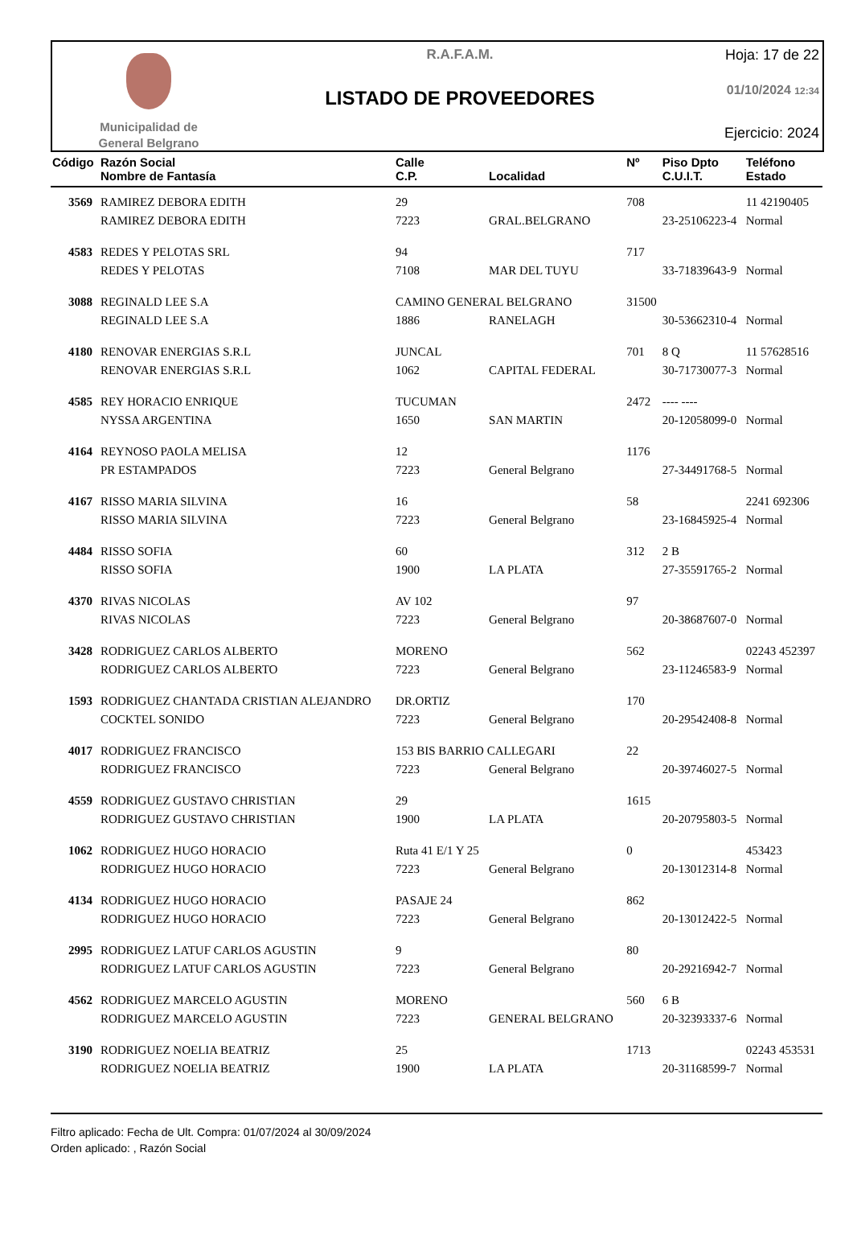Municipalidad de
General Belgrano
R.A.F.A.M.
LISTADO DE PROVEEDORES
Hoja: 17 de 22
01/10/2024 12:34
Ejercicio: 2024
| Código | Razón Social Nombre de Fantasía | Calle C.P. | Localidad | Nº | Piso Dpto C.U.I.T. | Teléfono Estado |
| --- | --- | --- | --- | --- | --- | --- |
| 3569 | RAMIREZ DEBORA EDITH | 29 | | 708 | | 11 42190405 |
| | RAMIREZ DEBORA EDITH | 7223 | GRAL.BELGRANO | | 23-25106223-4 | Normal |
| 4583 | REDES Y PELOTAS SRL | 94 | | 717 | | |
| | REDES Y PELOTAS | 7108 | MAR DEL TUYU | | 33-71839643-9 | Normal |
| 3088 | REGINALD LEE S.A | CAMINO GENERAL BELGRANO | | 31500 | | |
| | REGINALD LEE S.A | 1886 | RANELAGH | | 30-53662310-4 | Normal |
| 4180 | RENOVAR ENERGIAS S.R.L | JUNCAL | | 701 | 8 Q | 11 57628516 |
| | RENOVAR ENERGIAS S.R.L | 1062 | CAPITAL FEDERAL | | 30-71730077-3 | Normal |
| 4585 | REY HORACIO ENRIQUE | TUCUMAN | | 2472 | ---- ---- | |
| | NYSSA ARGENTINA | 1650 | SAN MARTIN | | 20-12058099-0 | Normal |
| 4164 | REYNOSO PAOLA MELISA | 12 | | 1176 | | |
| | PR ESTAMPADOS | 7223 | General Belgrano | | 27-34491768-5 | Normal |
| 4167 | RISSO MARIA SILVINA | 16 | | 58 | | 2241 692306 |
| | RISSO MARIA SILVINA | 7223 | General Belgrano | | 23-16845925-4 | Normal |
| 4484 | RISSO SOFIA | 60 | | 312 | 2 B | |
| | RISSO SOFIA | 1900 | LA PLATA | | 27-35591765-2 | Normal |
| 4370 | RIVAS NICOLAS | AV 102 | | 97 | | |
| | RIVAS NICOLAS | 7223 | General Belgrano | | 20-38687607-0 | Normal |
| 3428 | RODRIGUEZ CARLOS ALBERTO | MORENO | | 562 | | 02243 452397 |
| | RODRIGUEZ CARLOS ALBERTO | 7223 | General Belgrano | | 23-11246583-9 | Normal |
| 1593 | RODRIGUEZ CHANTADA CRISTIAN ALEJANDRO | DR.ORTIZ | | 170 | | |
| | COCKTEL SONIDO | 7223 | General Belgrano | | 20-29542408-8 | Normal |
| 4017 | RODRIGUEZ FRANCISCO | 153 BIS BARRIO CALLEGARI | | 22 | | |
| | RODRIGUEZ FRANCISCO | 7223 | General Belgrano | | 20-39746027-5 | Normal |
| 4559 | RODRIGUEZ GUSTAVO CHRISTIAN | 29 | | 1615 | | |
| | RODRIGUEZ GUSTAVO CHRISTIAN | 1900 | LA PLATA | | 20-20795803-5 | Normal |
| 1062 | RODRIGUEZ HUGO HORACIO | Ruta 41 E/1 Y 25 | | 0 | | 453423 |
| | RODRIGUEZ HUGO HORACIO | 7223 | General Belgrano | | 20-13012314-8 | Normal |
| 4134 | RODRIGUEZ HUGO HORACIO | PASAJE 24 | | 862 | | |
| | RODRIGUEZ HUGO HORACIO | 7223 | General Belgrano | | 20-13012422-5 | Normal |
| 2995 | RODRIGUEZ LATUF CARLOS AGUSTIN | 9 | | 80 | | |
| | RODRIGUEZ LATUF CARLOS AGUSTIN | 7223 | General Belgrano | | 20-29216942-7 | Normal |
| 4562 | RODRIGUEZ MARCELO AGUSTIN | MORENO | | 560 | 6 B | |
| | RODRIGUEZ MARCELO AGUSTIN | 7223 | GENERAL BELGRANO | | 20-32393337-6 | Normal |
| 3190 | RODRIGUEZ NOELIA BEATRIZ | 25 | | 1713 | | 02243 453531 |
| | RODRIGUEZ NOELIA BEATRIZ | 1900 | LA PLATA | | 20-31168599-7 | Normal |
Filtro aplicado: Fecha de Ult. Compra: 01/07/2024 al 30/09/2024
Orden aplicado: , Razón Social